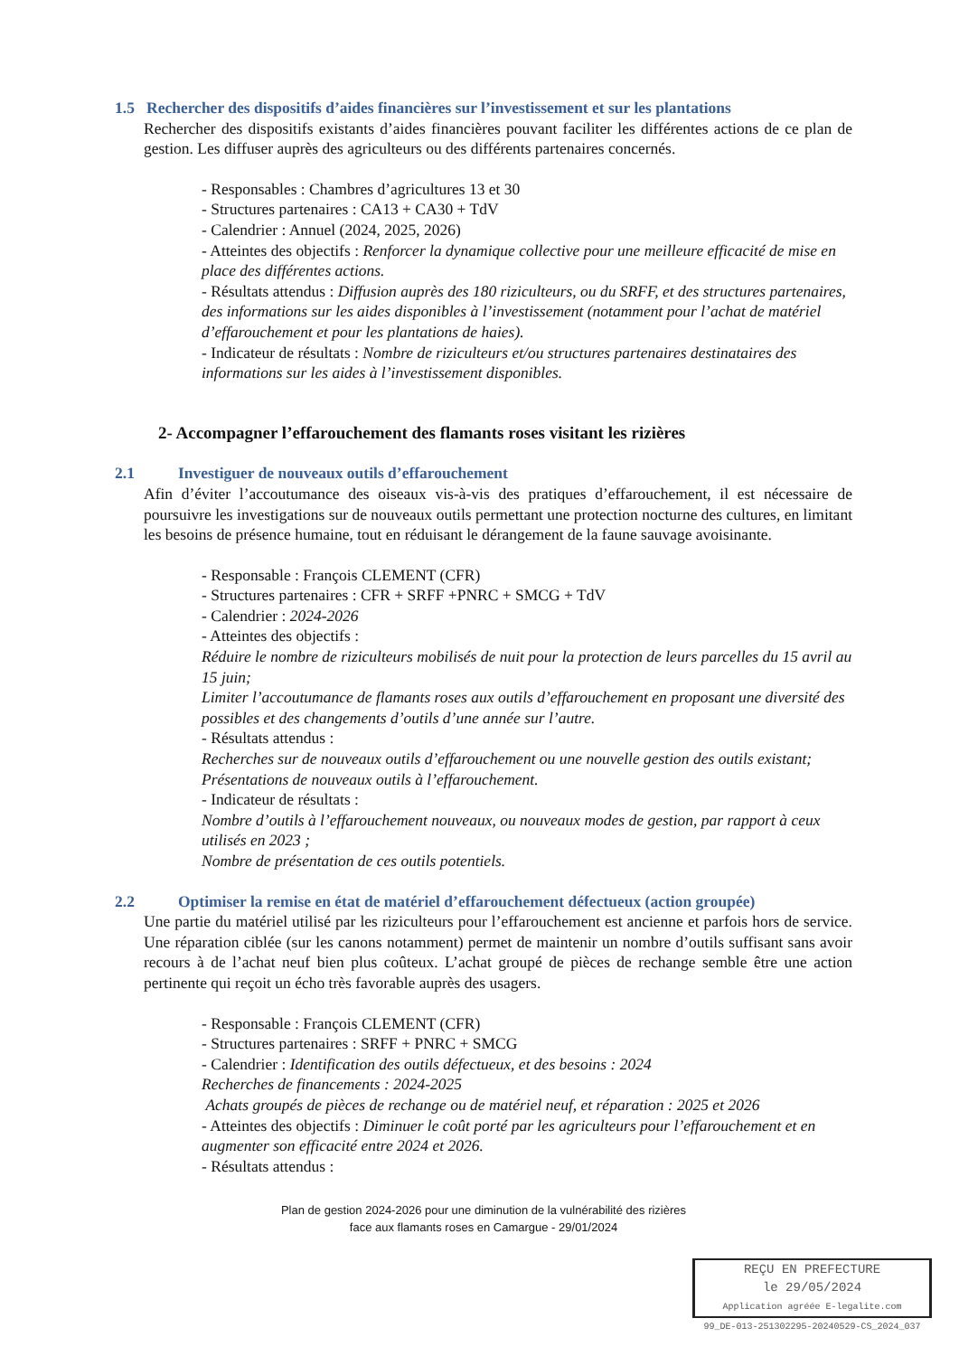1.5 Rechercher des dispositifs d’aides financières sur l’investissement et sur les plantations
Rechercher des dispositifs existants d’aides financières pouvant faciliter les différentes actions de ce plan de gestion. Les diffuser auprès des agriculteurs ou des différents partenaires concernés.
- Responsables : Chambres d’agricultures 13 et 30
- Structures partenaires : CA13 + CA30 + TdV
- Calendrier : Annuel (2024, 2025, 2026)
- Atteintes des objectifs : Renforcer la dynamique collective pour une meilleure efficacité de mise en place des différentes actions.
- Résultats attendus : Diffusion auprès des 180 riziculteurs, ou du SRFF, et des structures partenaires, des informations sur les aides disponibles à l’investissement (notamment pour l’achat de matériel d’effarouchement et pour les plantations de haies).
- Indicateur de résultats : Nombre de riziculteurs et/ou structures partenaires destinataires des informations sur les aides à l’investissement disponibles.
2- Accompagner l’effarouchement des flamants roses visitant les rizières
2.1 Investiguer de nouveaux outils d’effarouchement
Afin d’éviter l’accoutumance des oiseaux vis-à-vis des pratiques d’effarouchement, il est nécessaire de poursuivre les investigations sur de nouveaux outils permettant une protection nocturne des cultures, en limitant les besoins de présence humaine, tout en réduisant le dérangement de la faune sauvage avoisinante.
- Responsable : François CLEMENT (CFR)
- Structures partenaires : CFR + SRFF +PNRC + SMCG + TdV
- Calendrier : 2024-2026
- Atteintes des objectifs :
Réduire le nombre de riziculteurs mobilisés de nuit pour la protection de leurs parcelles du 15 avril au 15 juin;
Limiter l’accoutumance de flamants roses aux outils d’effarouchement en proposant une diversité des possibles et des changements d’outils d’une année sur l’autre.
- Résultats attendus :
Recherches sur de nouveaux outils d’effarouchement ou une nouvelle gestion des outils existant;
Présentations de nouveaux outils à l’effarouchement.
- Indicateur de résultats :
Nombre d’outils à l’effarouchement nouveaux, ou nouveaux modes de gestion, par rapport à ceux utilisés en 2023 ;
Nombre de présentation de ces outils potentiels.
2.2 Optimiser la remise en état de matériel d’effarouchement défectueux (action groupée)
Une partie du matériel utilisé par les riziculteurs pour l’effarouchement est ancienne et parfois hors de service. Une réparation ciblée (sur les canons notamment) permet de maintenir un nombre d’outils suffisant sans avoir recours à de l’achat neuf bien plus coûteux. L’achat groupé de pièces de rechange semble être une action pertinente qui reçoit un écho très favorable auprès des usagers.
- Responsable : François CLEMENT (CFR)
- Structures partenaires : SRFF + PNRC + SMCG
- Calendrier : Identification des outils défectueux, et des besoins : 2024
Recherches de financements : 2024-2025
Achats groupés de pièces de rechange ou de matériel neuf, et réparation : 2025 et 2026
- Atteintes des objectifs : Diminuer le coût porté par les agriculteurs pour l’effarouchement et en augmenter son efficacité entre 2024 et 2026.
- Résultats attendus :
Plan de gestion 2024-2026 pour une diminution de la vulnérabilité des rizières
face aux flamants roses en Camargue - 29/01/2024
REÇU EN PREFECTURE
le 29/05/2024
Application agréée E-legalite.com
99_DE-013-251302295-20240529-CS_2024_037